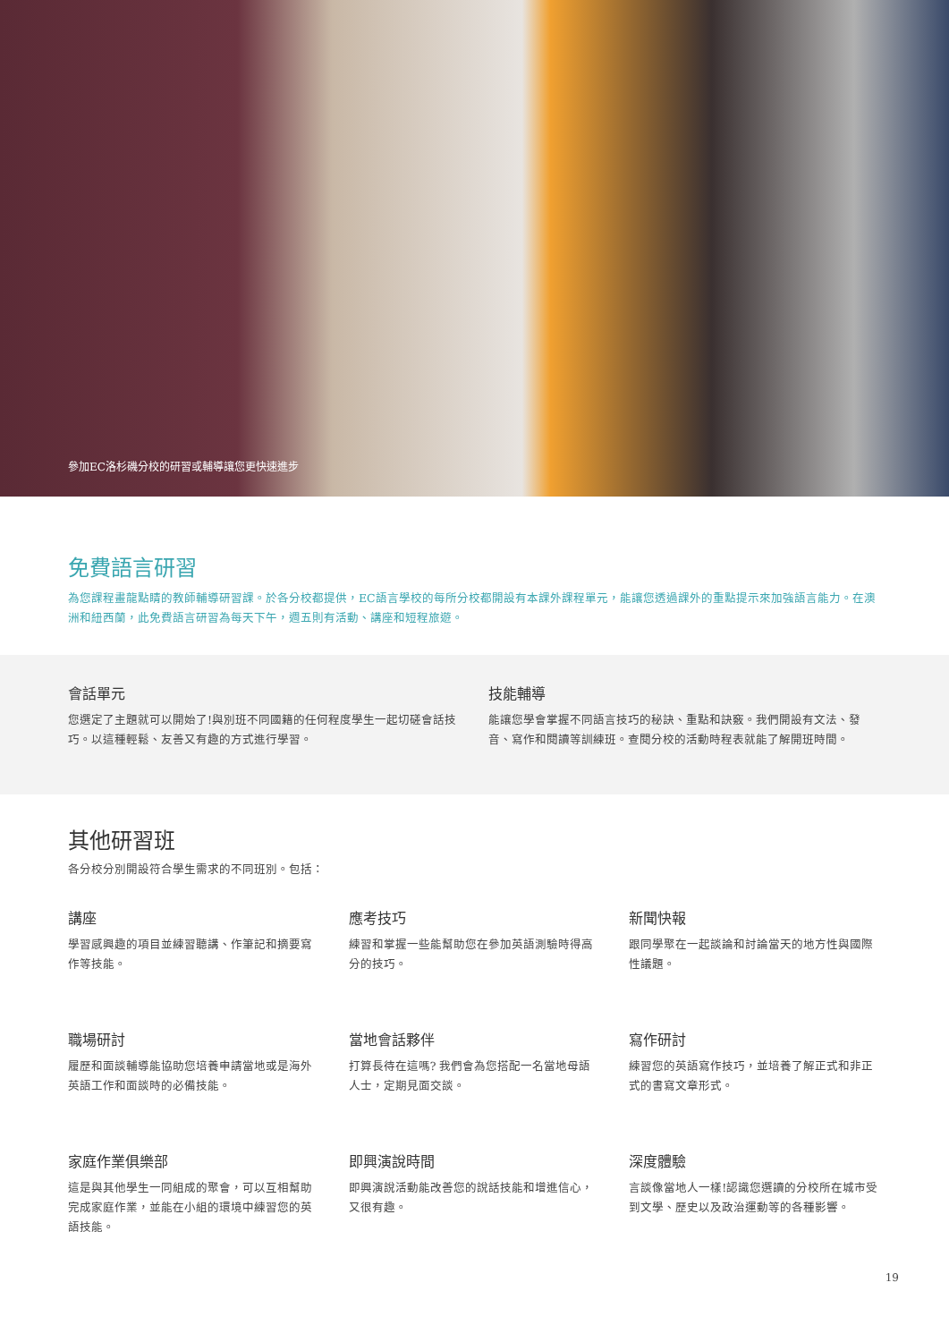參加EC洛杉磯分校的研習或輔導讓您更快速進步
免費語言研習
為您課程畫龍點睛的教師輔導研習課。於各分校都提供，EC語言學校的每所分校都開設有本課外課程單元，能讓您透過課外的重點提示來加強語言能力。在澳洲和紐西蘭，此免費語言研習為每天下午，週五則有活動、講座和短程旅遊。
會話單元
您選定了主題就可以開始了!與別班不同國籍的任何程度學生一起切磋會話技巧。以這種輕鬆、友善又有趣的方式進行學習。
技能輔導
能讓您學會掌握不同語言技巧的秘訣、重點和訣竅。我們開設有文法、發音、寫作和閱讀等訓練班。查閱分校的活動時程表就能了解開班時間。
其他研習班
各分校分別開設符合學生需求的不同班別。包括：
講座
學習感興趣的項目並練習聽講、作筆記和摘要寫作等技能。
應考技巧
練習和掌握一些能幫助您在參加英語測驗時得高分的技巧。
新聞快報
跟同學聚在一起談論和討論當天的地方性與國際性議題。
職場研討
履歷和面談輔導能協助您培養申請當地或是海外英語工作和面談時的必備技能。
當地會話夥伴
打算長待在這嗎? 我們會為您搭配一名當地母語人士，定期見面交談。
寫作研討
練習您的英語寫作技巧，並培養了解正式和非正式的書寫文章形式。
家庭作業俱樂部
這是與其他學生一同組成的聚會，可以互相幫助完成家庭作業，並能在小組的環境中練習您的英語技能。
即興演說時間
即興演說活動能改善您的說話技能和增進信心，又很有趣。
深度體驗
言談像當地人一樣!認識您選讀的分校所在城市受到文學、歷史以及政治運動等的各種影響。
19